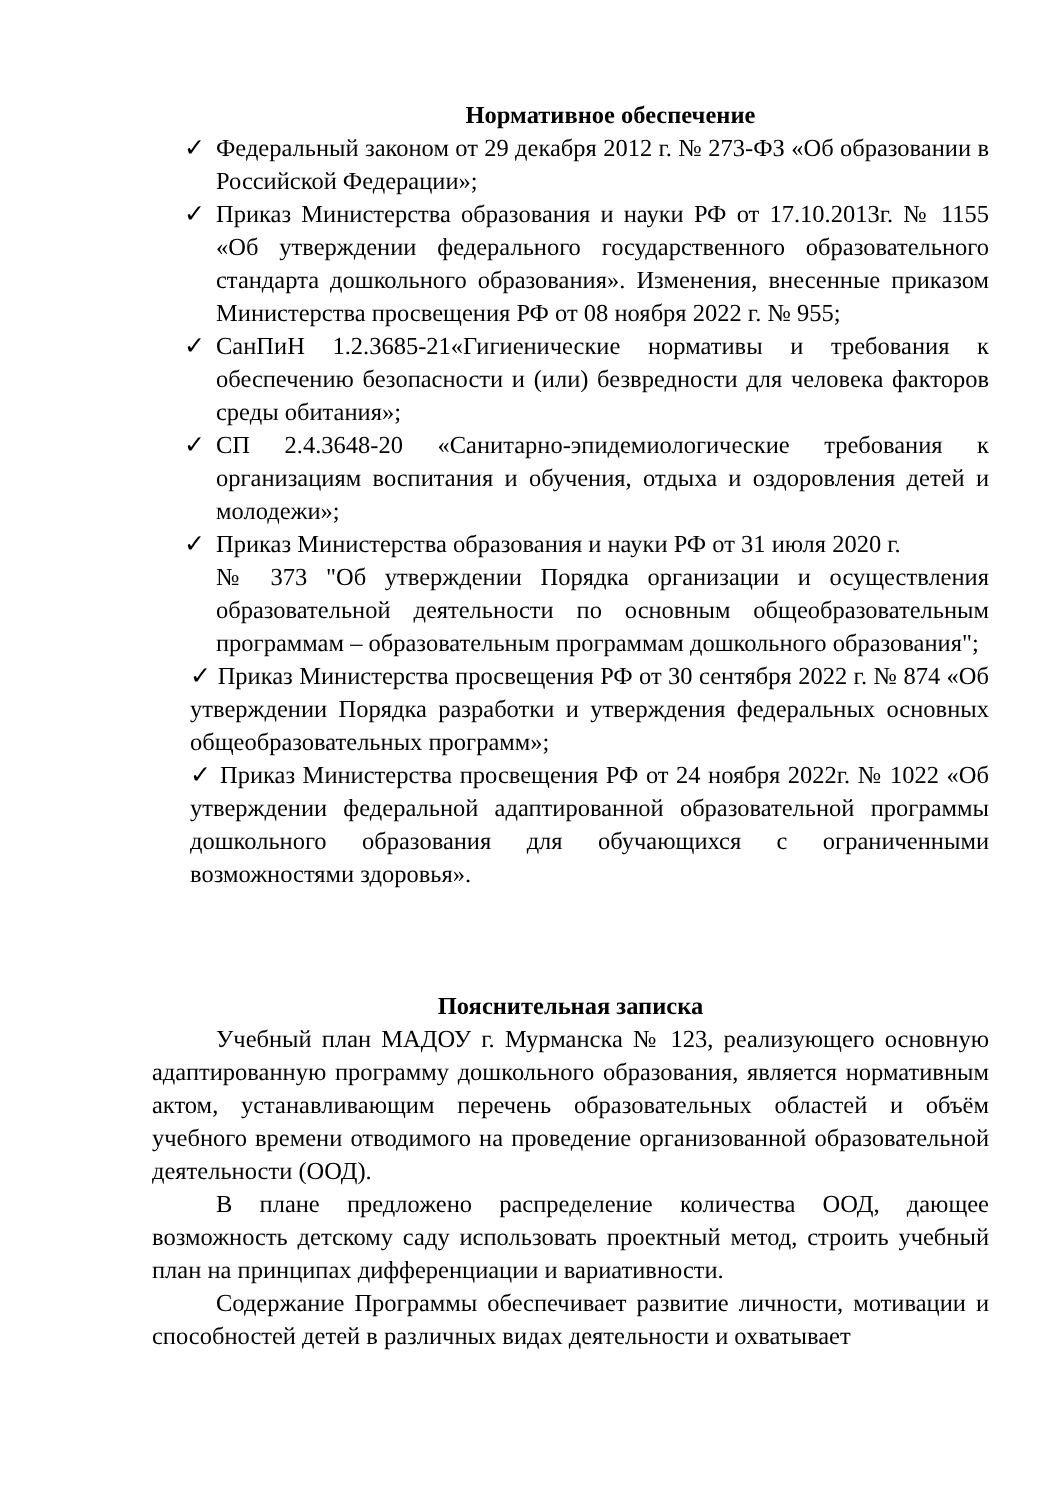Нормативное обеспечение
✓ Федеральный законом от 29 декабря 2012 г. № 273-ФЗ «Об образовании в Российской Федерации»;
✓ Приказ Министерства образования и науки РФ от 17.10.2013г. № 1155 «Об утверждении федерального государственного образовательного стандарта дошкольного образования». Изменения, внесенные приказом Министерства просвещения РФ от 08 ноября 2022 г. № 955;
✓ СанПиН 1.2.3685-21«Гигиенические нормативы и требования к обеспечению безопасности и (или) безвредности для человека факторов среды обитания»;
✓ СП 2.4.3648-20 «Санитарно-эпидемиологические требования к организациям воспитания и обучения, отдыха и оздоровления детей и молодежи»;
✓ Приказ Министерства образования и науки РФ от 31 июля 2020 г.
№ 373 "Об утверждении Порядка организации и осуществления образовательной деятельности по основным общеобразовательным программам – образовательным программам дошкольного образования";
✓ Приказ Министерства просвещения РФ от 30 сентября 2022 г. № 874 «Об утверждении Порядка разработки и утверждения федеральных основных общеобразовательных программ»;
✓ Приказ Министерства просвещения РФ от 24 ноября 2022г. № 1022 «Об утверждении федеральной адаптированной образовательной программы дошкольного образования для обучающихся с ограниченными возможностями здоровья».
Пояснительная записка
Учебный план МАДОУ г. Мурманска № 123, реализующего основную адаптированную программу дошкольного образования, является нормативным актом, устанавливающим перечень образовательных областей и объём учебного времени отводимого на проведение организованной образовательной деятельности (ООД).
В плане предложено распределение количества ООД, дающее возможность детскому саду использовать проектный метод, строить учебный план на принципах дифференциации и вариативности.
Содержание Программы обеспечивает развитие личности, мотивации и способностей детей в различных видах деятельности и охватывает